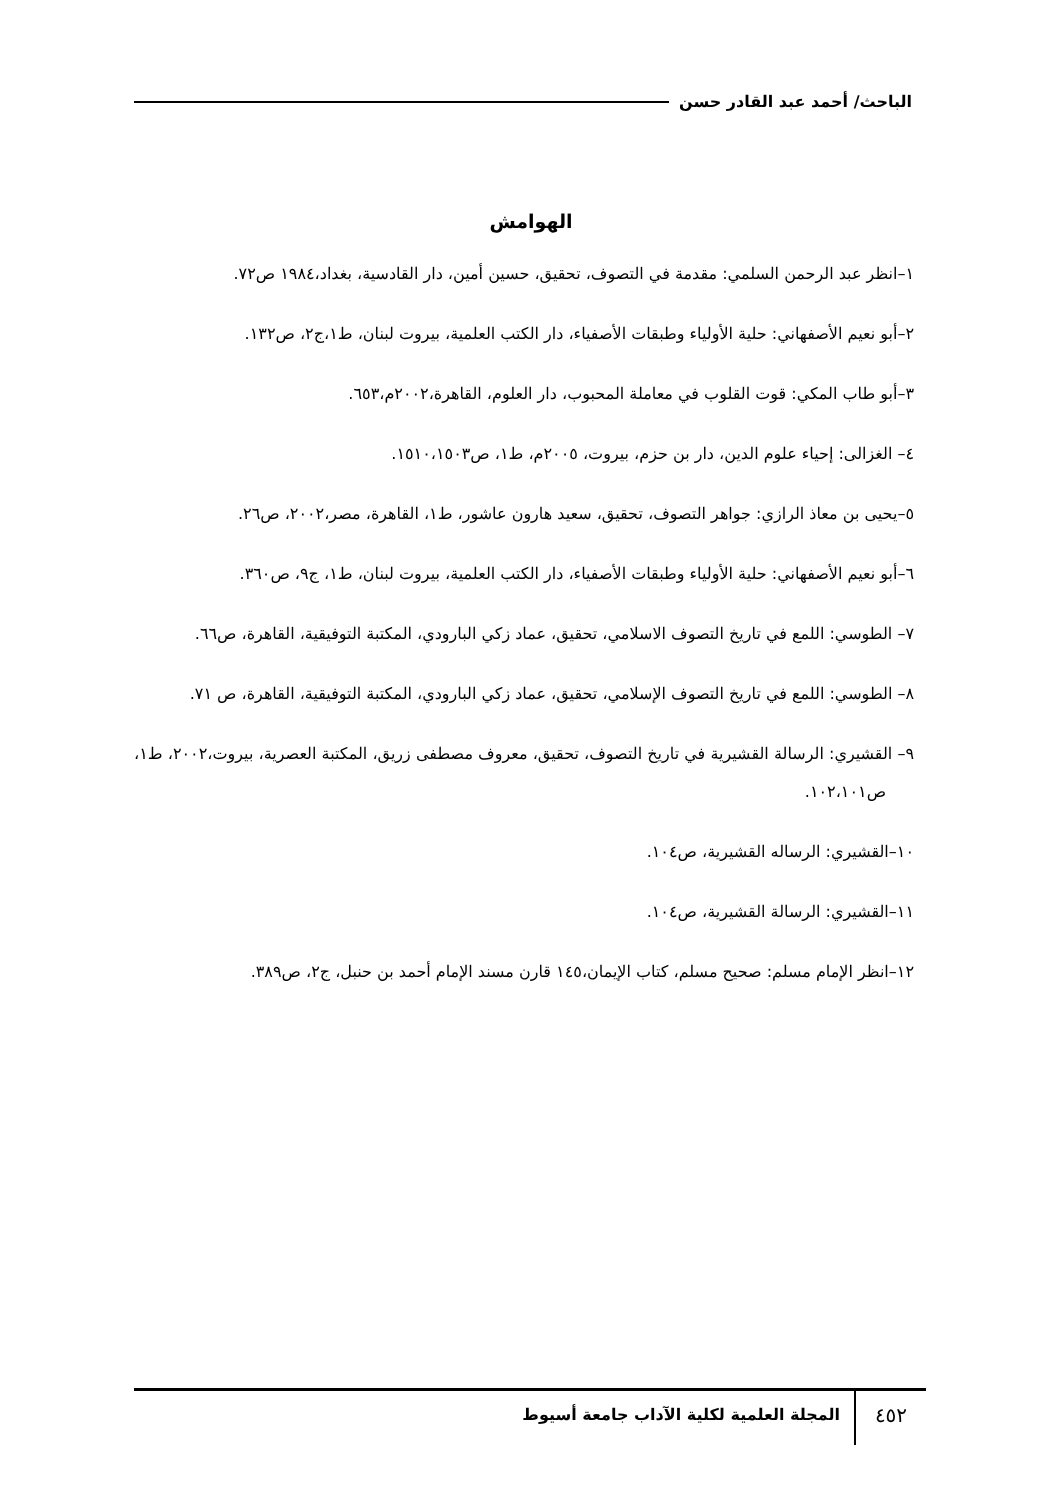الباحث/ أحمد عبد القادر حسن
الهوامش
١–انظر عبد الرحمن السلمي: مقدمة في التصوف، تحقيق، حسين أمين، دار القادسية، بغداد،١٩٨٤ ص٧٢.
٢–أبو نعيم الأصفهاني: حلية الأولياء وطبقات الأصفياء، دار الكتب العلمية، بيروت لبنان، ط١،ج٢، ص١٣٢.
٣–أبو طاب المكي: قوت القلوب في معاملة المحبوب، دار العلوم، القاهرة،٢٠٠٢م،٦٥٣.
٤– الغزالى: إحياء علوم الدين، دار بن حزم، بيروت، ٢٠٠٥م، ط١، ص١٥١٠،١٥٠٣.
٥–يحيى بن معاذ الرازي: جواهر التصوف، تحقيق، سعيد هارون عاشور، ط١، القاهرة، مصر،٢٠٠٢، ص٢٦.
٦–أبو نعيم الأصفهاني: حلية الأولياء وطبقات الأصفياء، دار الكتب العلمية، بيروت لبنان، ط١، ج٩، ص٣٦٠.
٧– الطوسي: اللمع في تاريخ التصوف الاسلامي، تحقيق، عماد زكي البارودي، المكتبة التوفيقية، القاهرة، ص٦٦.
٨– الطوسي: اللمع في تاريخ التصوف الإسلامي، تحقيق، عماد زكي البارودي، المكتبة التوفيقية، القاهرة، ص ٧١.
٩– القشيري: الرسالة القشيرية في تاريخ التصوف، تحقيق، معروف مصطفى زريق، المكتبة العصرية، بيروت،٢٠٠٢، ط١، ص١٠٢،١٠١.
١٠–القشيري: الرساله القشيرية، ص١٠٤.
١١–القشيري: الرسالة القشيرية، ص١٠٤.
١٢–انظر الإمام مسلم: صحيح مسلم، كتاب الإيمان،١٤٥ قارن مسند الإمام أحمد بن حنبل، ج٢، ص٣٨٩.
٤٥٢
المجلة العلمية لكلية الآداب جامعة أسيوط